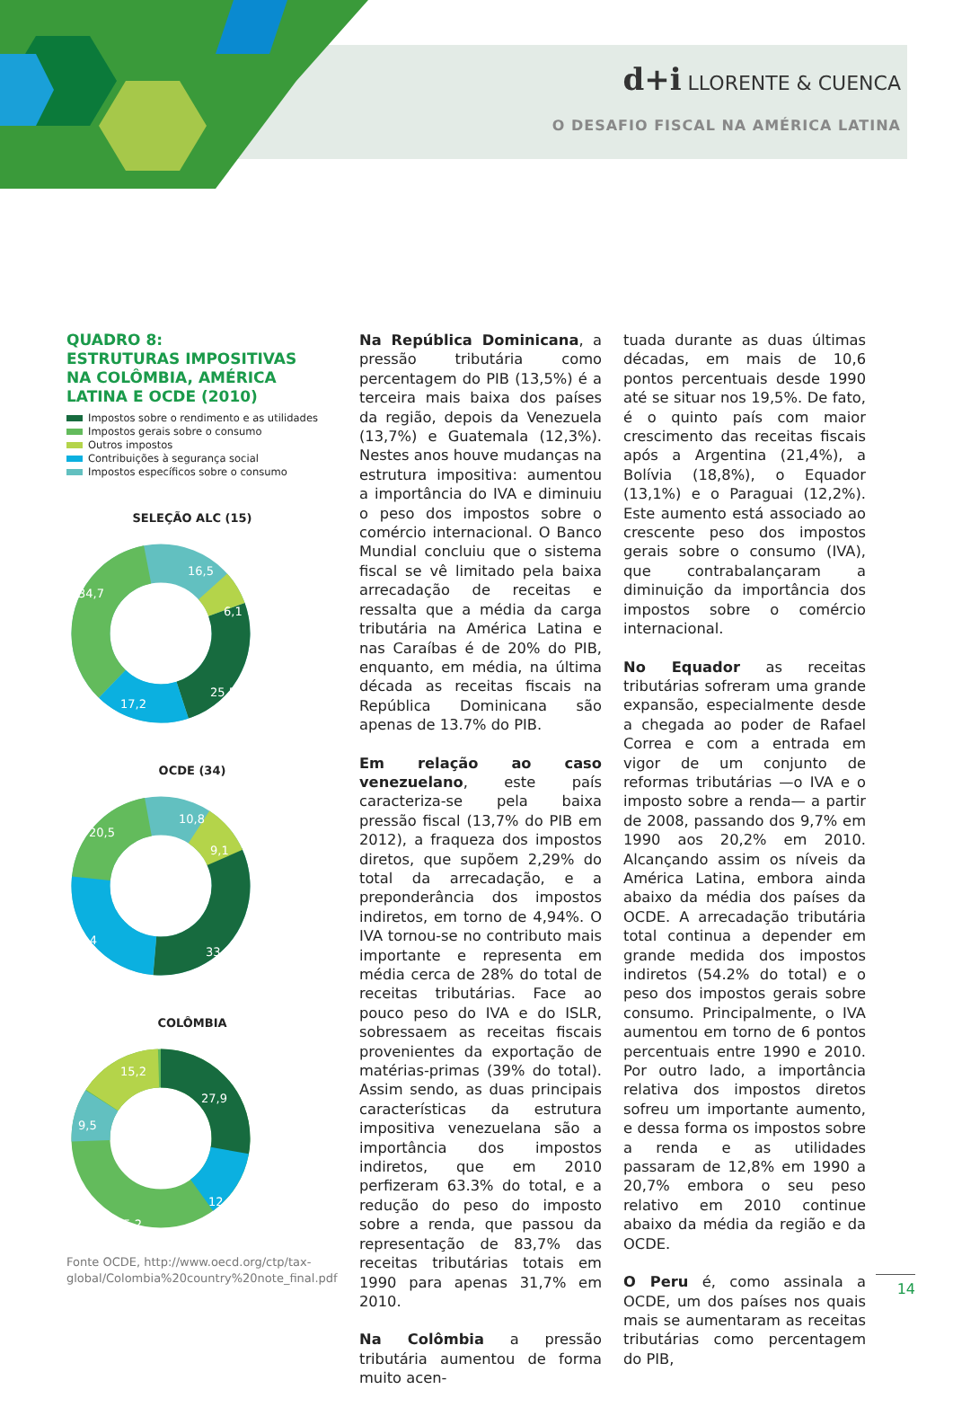d+i LLORENTE & CUENCA
O DESAFIO FISCAL NA AMÉRICA LATINA
QUADRO 8:
ESTRUTURAS IMPOSITIVAS NA COLÔMBIA, AMÉRICA LATINA E OCDE (2010)
Impostos sobre o rendimento e as utilidades
Impostos gerais sobre o consumo
Outros impostos
Contribuições à segurança social
Impostos específicos sobre o consumo
SELEÇÃO ALC (15)
16,5
34,7
6,1
25,5
17,2
OCDE (34)
10,8
20,5
9,1
25,4
33,2
COLÔMBIA
15,2
27,9
9,5
12,2
35,2
Fonte OCDE, http://www.oecd.org/ctp/tax-global/Colombia%20country%20note_final.pdf
Na República Dominicana, a pressão tributária como percentagem do PIB (13,5%) é a terceira mais baixa dos países da região, depois da Venezuela (13,7%) e Guatemala (12,3%). Nestes anos houve mudanças na estrutura impositiva: aumentou a importância do IVA e diminuiu o peso dos impostos sobre o comércio internacional. O Banco Mundial concluiu que o sistema fiscal se vê limitado pela baixa arrecadação de receitas e ressalta que a média da carga tributária na América Latina e nas Caraíbas é de 20% do PIB, enquanto, em média, na última década as receitas fiscais na República Dominicana são apenas de 13.7% do PIB.
Em relação ao caso venezuelano, este país caracteriza-se pela baixa pressão fiscal (13,7% do PIB em 2012), a fraqueza dos impostos diretos, que supõem 2,29% do total da arrecadação, e a preponderância dos impostos indiretos, em torno de 4,94%. O IVA tornou-se no contributo mais importante e representa em média cerca de 28% do total de receitas tributárias. Face ao pouco peso do IVA e do ISLR, sobressaem as receitas fiscais provenientes da exportação de matérias-primas (39% do total). Assim sendo, as duas principais características da estrutura impositiva venezuelana são a importância dos impostos indiretos, que em 2010 perfizeram 63.3% do total, e a redução do peso do imposto sobre a renda, que passou da representação de 83,7% das receitas tributárias totais em 1990 para apenas 31,7% em 2010.
Na Colômbia a pressão tributária aumentou de forma muito acen-
tuada durante as duas últimas décadas, em mais de 10,6 pontos percentuais desde 1990 até se situar nos 19,5%. De fato, é o quinto país com maior crescimento das receitas fiscais após a Argentina (21,4%), a Bolívia (18,8%), o Equador (13,1%) e o Paraguai (12,2%). Este aumento está associado ao crescente peso dos impostos gerais sobre o consumo (IVA), que contrabalançaram a diminuição da importância dos impostos sobre o comércio internacional.
No Equador as receitas tributárias sofreram uma grande expansão, especialmente desde a chegada ao poder de Rafael Correa e com a entrada em vigor de um conjunto de reformas tributárias —o IVA e o imposto sobre a renda— a partir de 2008, passando dos 9,7% em 1990 aos 20,2% em 2010. Alcançando assim os níveis da América Latina, embora ainda abaixo da média dos países da OCDE. A arrecadação tributária total continua a depender em grande medida dos impostos indiretos (54.2% do total) e o peso dos impostos gerais sobre consumo. Principalmente, o IVA aumentou em torno de 6 pontos percentuais entre 1990 e 2010. Por outro lado, a importância relativa dos impostos diretos sofreu um importante aumento, e dessa forma os impostos sobre a renda e as utilidades passaram de 12,8% em 1990 a 20,7% embora o seu peso relativo em 2010 continue abaixo da média da região e da OCDE.
O Peru é, como assinala a OCDE, um dos países nos quais mais se aumentaram as receitas tributárias como percentagem do PIB,
14